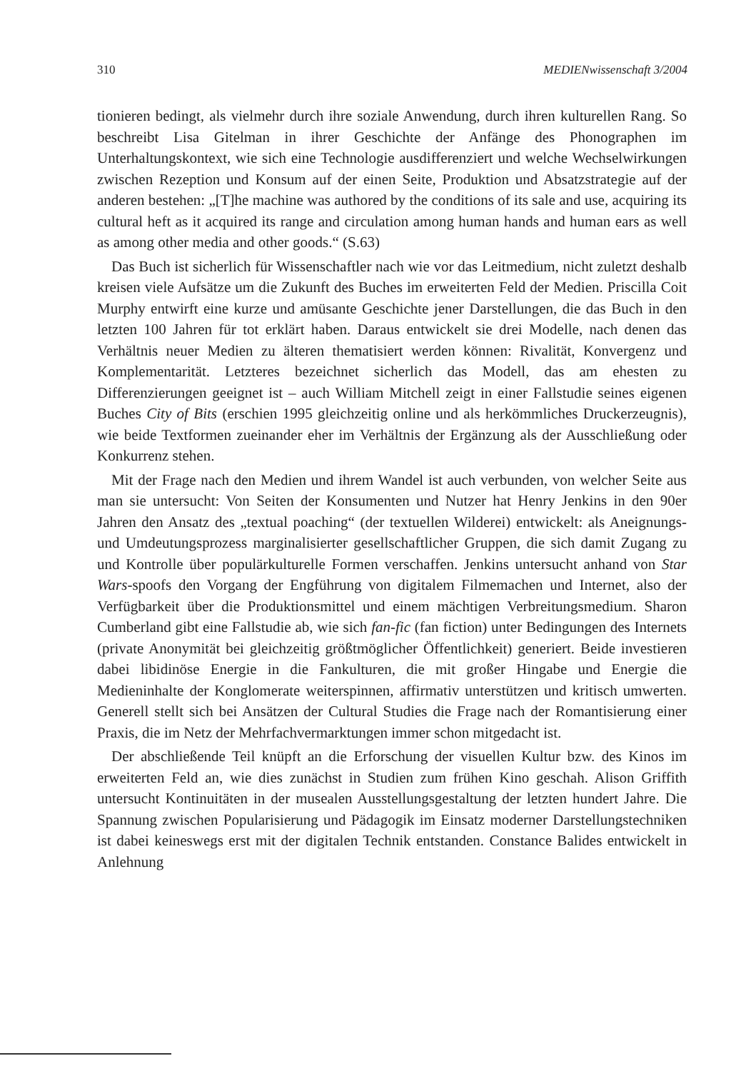310 MEDIENwissenschaft 3/2004
tionieren bedingt, als vielmehr durch ihre soziale Anwendung, durch ihren kulturellen Rang. So beschreibt Lisa Gitelman in ihrer Geschichte der Anfänge des Phonographen im Unterhaltungskontext, wie sich eine Technologie ausdifferenziert und welche Wechselwirkungen zwischen Rezeption und Konsum auf der einen Seite, Produktion und Absatzstrategie auf der anderen bestehen: „[T]he machine was authored by the conditions of its sale and use, acquiring its cultural heft as it acquired its range and circulation among human hands and human ears as well as among other media and other goods.“ (S.63)
Das Buch ist sicherlich für Wissenschaftler nach wie vor das Leitmedium, nicht zuletzt deshalb kreisen viele Aufsätze um die Zukunft des Buches im erweiterten Feld der Medien. Priscilla Coit Murphy entwirft eine kurze und amüsante Geschichte jener Darstellungen, die das Buch in den letzten 100 Jahren für tot erklärt haben. Daraus entwickelt sie drei Modelle, nach denen das Verhältnis neuer Medien zu älteren thematisiert werden können: Rivalität, Konvergenz und Komplementarität. Letzteres bezeichnet sicherlich das Modell, das am ehesten zu Differenzierungen geeignet ist – auch William Mitchell zeigt in einer Fallstudie seines eigenen Buches City of Bits (erschien 1995 gleichzeitig online und als herkömmliches Druckerzeugnis), wie beide Textformen zueinander eher im Verhältnis der Ergänzung als der Ausschließung oder Konkurrenz stehen.
Mit der Frage nach den Medien und ihrem Wandel ist auch verbunden, von welcher Seite aus man sie untersucht: Von Seiten der Konsumenten und Nutzer hat Henry Jenkins in den 90er Jahren den Ansatz des „textual poaching“ (der textuellen Wilderei) entwickelt: als Aneignungs- und Umdeutungsprozess marginalisierter gesellschaftlicher Gruppen, die sich damit Zugang zu und Kontrolle über populärkulturelle Formen verschaffen. Jenkins untersucht anhand von Star Wars-spoofs den Vorgang der Engführung von digitalem Filmemachen und Internet, also der Verfügbarkeit über die Produktionsmittel und einem mächtigen Verbreitungsmedium. Sharon Cumberland gibt eine Fallstudie ab, wie sich fan-fic (fan fiction) unter Bedingungen des Internets (private Anonymität bei gleichzeitig größtmöglicher Öffentlichkeit) generiert. Beide investieren dabei libidinöse Energie in die Fankulturen, die mit großer Hingabe und Energie die Medieninhalte der Konglomerate weiterspinnen, affirmativ unterstützen und kritisch umwerten. Generell stellt sich bei Ansätzen der Cultural Studies die Frage nach der Romantisierung einer Praxis, die im Netz der Mehrfachvermarktungen immer schon mitgedacht ist.
Der abschließende Teil knüpft an die Erforschung der visuellen Kultur bzw. des Kinos im erweiterten Feld an, wie dies zunächst in Studien zum frühen Kino geschah. Alison Griffith untersucht Kontinuitäten in der musealen Ausstellungsgestaltung der letzten hundert Jahre. Die Spannung zwischen Popularisierung und Pädagogik im Einsatz moderner Darstellungstechniken ist dabei keineswegs erst mit der digitalen Technik entstanden. Constance Balides entwickelt in Anlehnung